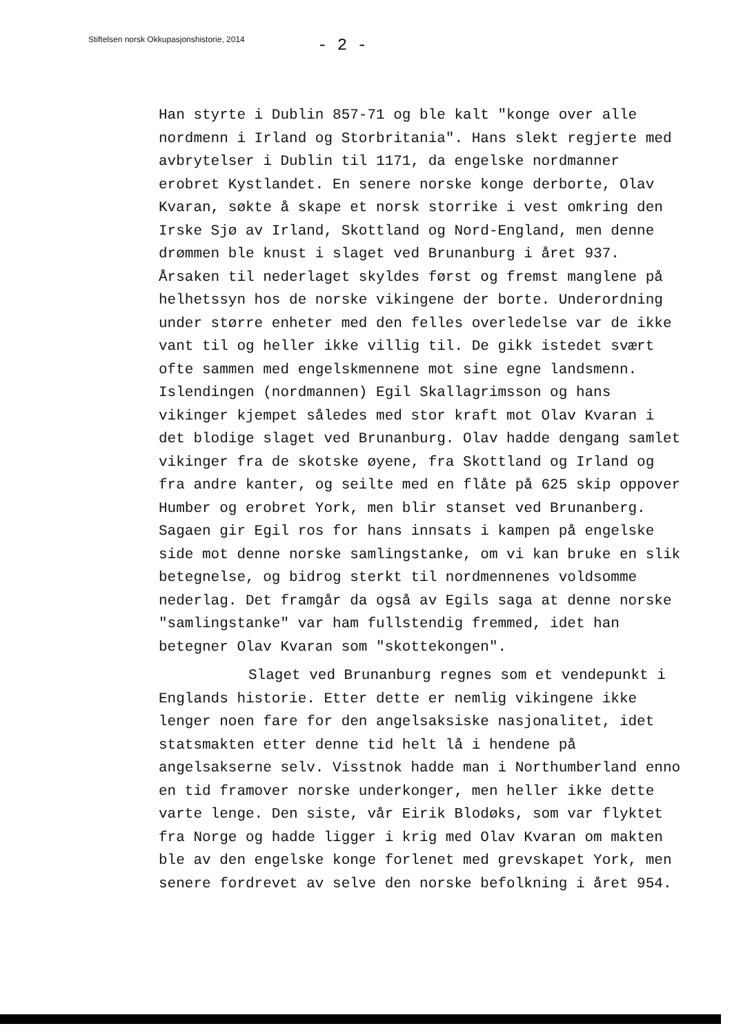Stiftelsen norsk Okkupasjonshistorie, 2014
- 2 -
Han styrte i Dublin 857-71 og ble kalt "konge over alle nordmenn i Irland og Storbritania". Hans slekt regjerte med avbrytelser i Dublin til 1171, da engelske nordmanner erobret Kystlandet. En senere norske konge derborte, Olav Kvaran, søkte å skape et norsk storrike i vest omkring den Irske Sjø av Irland, Skottland og Nord-England, men denne drømmen ble knust i slaget ved Brunanburg i året 937. Årsaken til nederlaget skyldes først og fremst manglene på helhetssyn hos de norske vikingene der borte. Underordning under større enheter med den felles overledelse var de ikke vant til og heller ikke villig til. De gikk istedet svært ofte sammen med engelskmennene mot sine egne landsmenn. Islendingen (nordmannen) Egil Skallagrimsson og hans vikinger kjempet således med stor kraft mot Olav Kvaran i det blodige slaget ved Brunanburg. Olav hadde dengang samlet vikinger fra de skotske øyene, fra Skottland og Irland og fra andre kanter, og seilte med en flåte på 625 skip oppover Humber og erobret York, men blir stanset ved Brunanberg. Sagaen gir Egil ros for hans innsats i kampen på engelske side mot denne norske samlingstanke, om vi kan bruke en slik betegnelse, og bidrog sterkt til nordmennenes voldsomme nederlag. Det framgår da også av Egils saga at denne norske "samlingstanke" var ham fullstendig fremmed, idet han betegner Olav Kvaran som "skottekongen".
Slaget ved Brunanburg regnes som et vendepunkt i
Englands historie. Etter dette er nemlig vikingene ikke lenger noen fare for den angelsaksiske nasjonalitet, idet statsmakten etter denne tid helt lå i hendene på angelsakserne selv. Visstnok hadde man i Northumberland enno en tid framover norske underkonger, men heller ikke dette varte lenge. Den siste, vår Eirik Blodøks, som var flyktet fra Norge og hadde ligger i krig med Olav Kvaran om makten ble av den engelske konge forlenet med grevskapet York, men senere fordrevet av selve den norske befolkning i året 954.